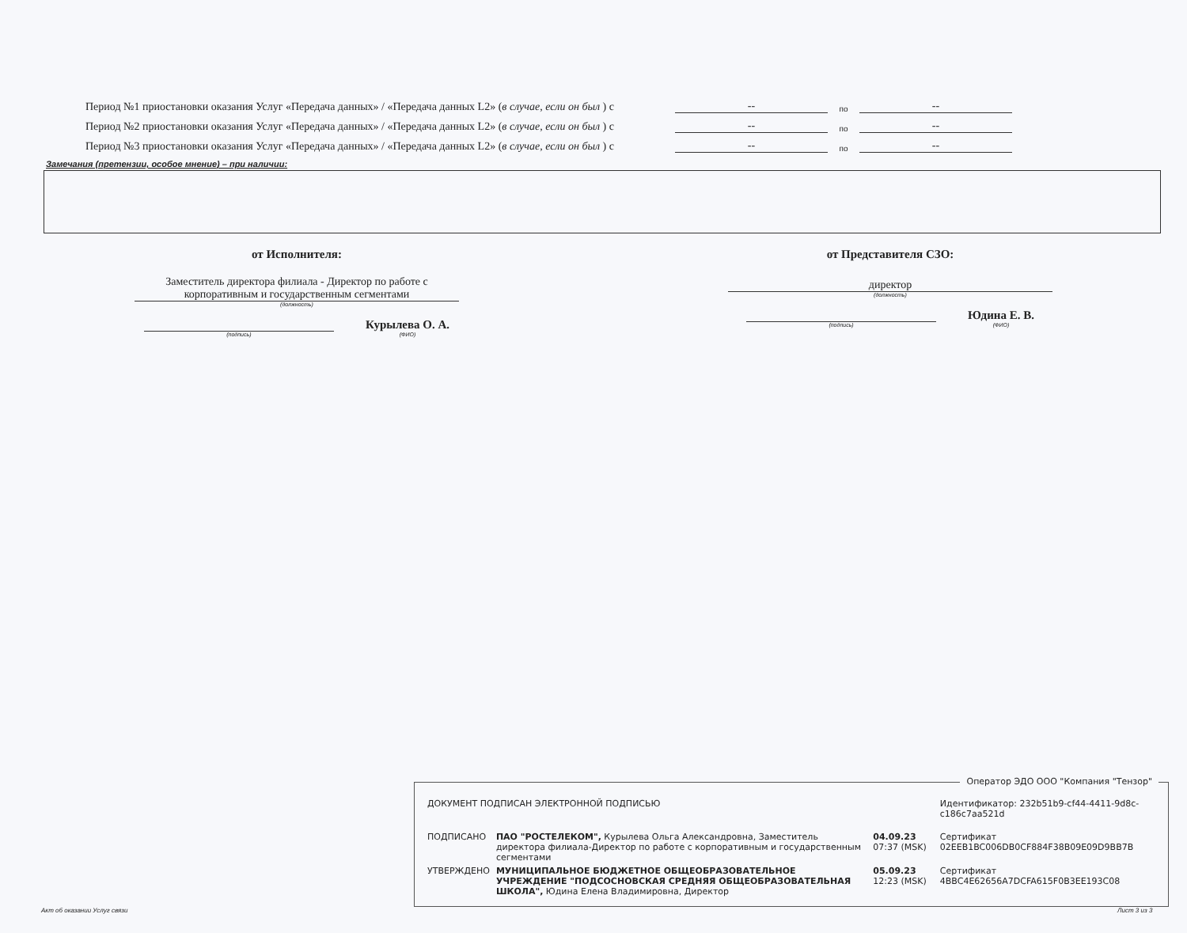Период №1 приостановки оказания Услуг «Передача данных» / «Передача данных L2» (в случае, если он был ) с -- по --
Период №2 приостановки оказания Услуг «Передача данных» / «Передача данных L2» (в случае, если он был ) с -- по --
Период №3 приостановки оказания Услуг «Передача данных» / «Передача данных L2» (в случае, если он был ) с -- по --
Замечания (претензии, особое мнение) – при наличии:
от Исполнителя:
Заместитель директора филиала - Директор по работе с корпоративным и государственным сегментами
(должность)
(подпись)
Курылева О. А.
(ФИО)
от Представителя СЗО:
директор
(должность)
(подпись)
Юдина Е. В.
(ФИО)
Оператор ЭДО ООО "Компания "Тензор"
| ДОКУМЕНТ ПОДПИСАН ЭЛЕКТРОННОЙ ПОДПИСЬЮ | | | Идентификатор: 232b51b9-cf44-4411-9d8c-c186c7aa521d |
| ПОДПИСАНО | ПАО "РОСТЕЛЕКОМ", Курылева Ольга Александровна, Заместитель директора филиала-Директор по работе с корпоративным и государственным сегментами | 04.09.23 07:37 (MSK) | Сертификат 02EEB1BC006DB0CF884F38B09E09D9BB7B |
| УТВЕРЖДЕНО | МУНИЦИПАЛЬНОЕ БЮДЖЕТНОЕ ОБЩЕОБРАЗОВАТЕЛЬНОЕ УЧРЕЖДЕНИЕ "ПОДСОСНОВСКАЯ СРЕДНЯЯ ОБЩЕОБРАЗОВАТЕЛЬНАЯ ШКОЛА", Юдина Елена Владимировна, Директор | 05.09.23 12:23 (MSK) | Сертификат 4BBC4E62656A7DCFA615F0B3EE193C08 |
Акт об оказании Услуг связи Лист 3 из 3